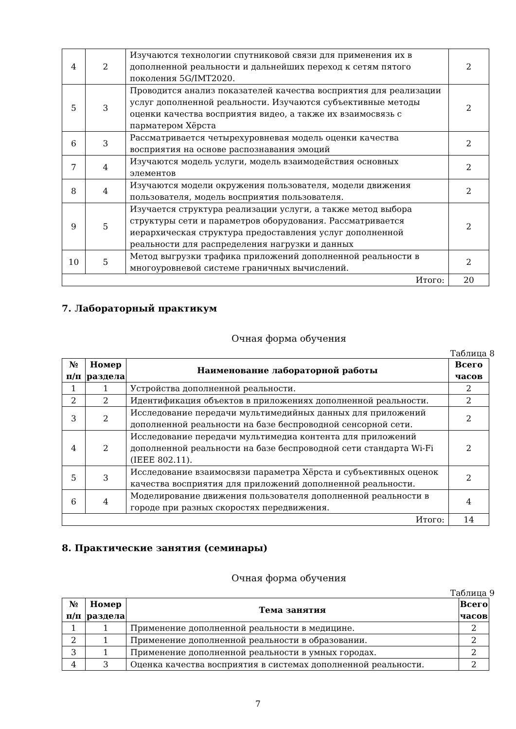| 4 | 2 | Изучаются технологии спутниковой связи для применения их в дополненной реальности и дальнейших переход к сетям пятого поколения 5G/IMT2020. | 2 |
| 5 | 3 | Проводится анализ показателей качества восприятия для реализации услуг дополненной реальности. Изучаются субъективные методы оценки качества восприятия видео, а также их взаимосвязь с парматером Хёрста | 2 |
| 6 | 3 | Рассматривается четырехуровневая модель оценки качества восприятия на основе распознавания эмоций | 2 |
| 7 | 4 | Изучаются модель услуги, модель взаимодействия основных элементов | 2 |
| 8 | 4 | Изучаются модели окружения пользователя, модели движения пользователя, модель восприятия пользователя. | 2 |
| 9 | 5 | Изучается структура реализации услуги, а также метод выбора структуры сети и параметров оборудования. Рассматривается иерархическая структура предоставления услуг дополненной реальности для распределения нагрузки и данных | 2 |
| 10 | 5 | Метод выгрузки трафика приложений дополненной реальности в многоуровневой системе граничных вычислений. | 2 |
| Итого: | | | 20 |
7. Лабораторный практикум
Очная форма обучения
Таблица 8
| № п/п | Номер раздела | Наименование лабораторной работы | Всего часов |
| --- | --- | --- | --- |
| 1 | 1 | Устройства дополненной реальности. | 2 |
| 2 | 2 | Идентификация объектов в приложениях дополненной реальности. | 2 |
| 3 | 2 | Исследование передачи мультимедийных данных для приложений дополненной реальности на базе беспроводной сенсорной сети. | 2 |
| 4 | 2 | Исследование передачи мультимедиа контента для приложений дополненной реальности на базе беспроводной сети стандарта Wi-Fi (IEEE 802.11). | 2 |
| 5 | 3 | Исследование взаимосвязи параметра Хёрста и субъективных оценок качества восприятия для приложений дополненной реальности. | 2 |
| 6 | 4 | Моделирование движения пользователя дополненной реальности в городе при разных скоростях передвижения. | 4 |
| Итого: | | | 14 |
8. Практические занятия (семинары)
Очная форма обучения
Таблица 9
| № п/п | Номер раздела | Тема занятия | Всего часов |
| --- | --- | --- | --- |
| 1 | 1 | Применение дополненной реальности в медицине. | 2 |
| 2 | 1 | Применение дополненной реальности в образовании. | 2 |
| 3 | 1 | Применение дополненной реальности в умных городах. | 2 |
| 4 | 3 | Оценка качества восприятия в системах дополненной реальности. | 2 |
7